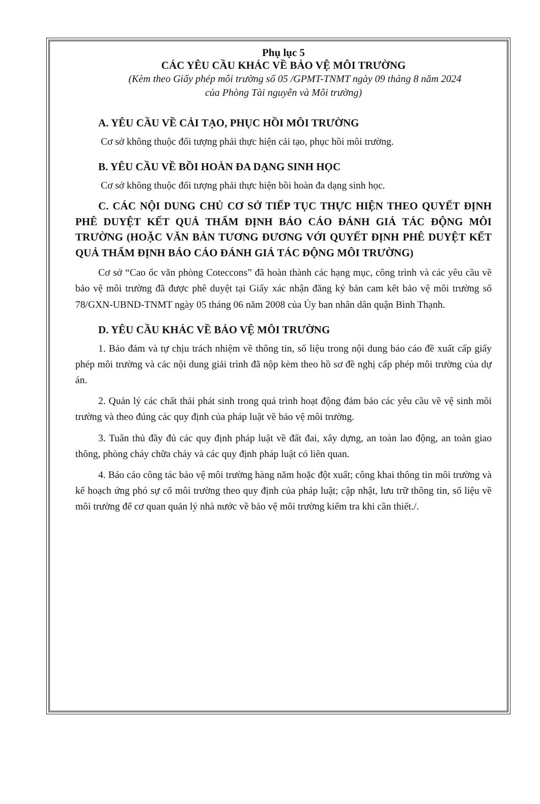Phụ lục 5
CÁC YÊU CẦU KHÁC VỀ BẢO VỆ MÔI TRƯỜNG
(Kèm theo Giấy phép môi trường số 05 /GPMT-TNMT ngày 09 tháng 8 năm 2024
của Phòng Tài nguyên và Môi trường)
A. YÊU CẦU VỀ CẢI TẠO, PHỤC HỒI MÔI TRƯỜNG
Cơ sở không thuộc đối tượng phải thực hiện cải tạo, phục hồi môi trường.
B. YÊU CẦU VỀ BỒI HOÀN ĐA DẠNG SINH HỌC
Cơ sở không thuộc đối tượng phải thực hiện bồi hoàn đa dạng sinh học.
C. CÁC NỘI DUNG CHỦ CƠ SỞ TIẾP TỤC THỰC HIỆN THEO QUYẾT ĐỊNH PHÊ DUYỆT KẾT QUẢ THẨM ĐỊNH BÁO CÁO ĐÁNH GIÁ TÁC ĐỘNG MÔI TRƯỜNG (HOẶC VĂN BẢN TƯƠNG ĐƯƠNG VỚI QUYẾT ĐỊNH PHÊ DUYỆT KẾT QUẢ THẨM ĐỊNH BÁO CÁO ĐÁNH GIÁ TÁC ĐỘNG MÔI TRƯỜNG)
Cơ sở “Cao ốc văn phòng Coteccons” đã hoàn thành các hạng mục, công trình và các yêu cầu về bảo vệ môi trường đã được phê duyệt tại Giấy xác nhận đăng ký bản cam kết bảo vệ môi trường số 78/GXN-UBND-TNMT ngày 05 tháng 06 năm 2008 của Ủy ban nhân dân quận Bình Thạnh.
D. YÊU CẦU KHÁC VỀ BẢO VỆ MÔI TRƯỜNG
1. Bảo đảm và tự chịu trách nhiệm về thông tin, số liệu trong nội dung báo cáo đề xuất cấp giấy phép môi trường và các nội dung giải trình đã nộp kèm theo hồ sơ đề nghị cấp phép môi trường của dự án.
2. Quản lý các chất thải phát sinh trong quá trình hoạt động đảm bảo các yêu cầu về vệ sinh môi trường và theo đúng các quy định của pháp luật về bảo vệ môi trường.
3. Tuân thủ đầy đủ các quy định pháp luật về đất đai, xây dựng, an toàn lao động, an toàn giao thông, phòng cháy chữa cháy và các quy định pháp luật có liên quan.
4. Báo cáo công tác bảo vệ môi trường hàng năm hoặc đột xuất; công khai thông tin môi trường và kế hoạch ứng phó sự cố môi trường theo quy định của pháp luật; cập nhật, lưu trữ thông tin, số liệu về môi trường để cơ quan quản lý nhà nước về bảo vệ môi trường kiểm tra khi cần thiết./.